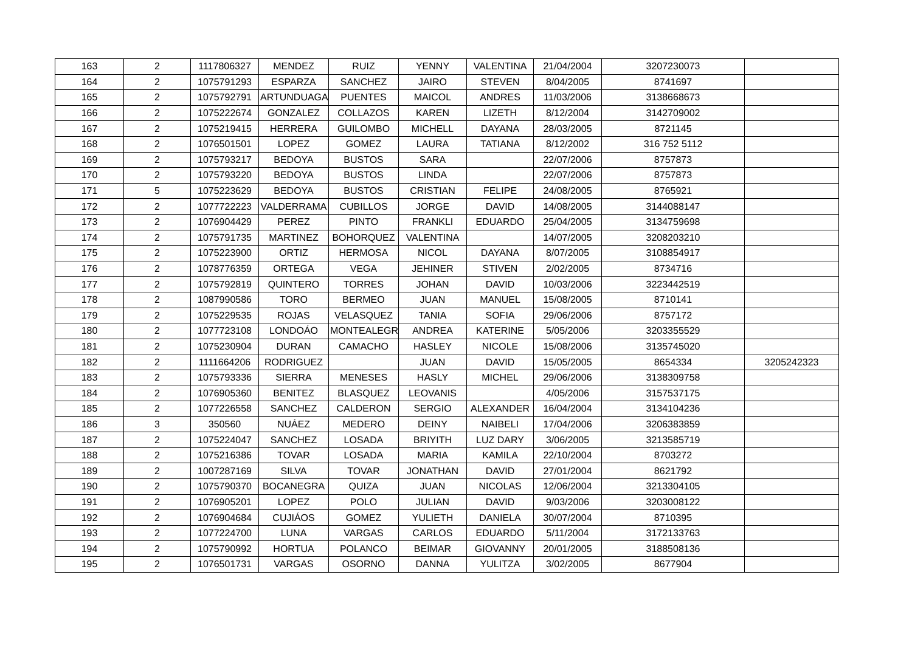| 163 | 2 | 1117806327 | MENDEZ | RUIZ | YENNY | VALENTINA | 21/04/2004 | 3207230073 | |
| 164 | 2 | 1075791293 | ESPARZA | SANCHEZ | JAIRO | STEVEN | 8/04/2005 | 8741697 | |
| 165 | 2 | 1075792791 | ARTUNDUAGA | PUENTES | MAICOL | ANDRES | 11/03/2006 | 3138668673 | |
| 166 | 2 | 1075222674 | GONZALEZ | COLLAZOS | KAREN | LIZETH | 8/12/2004 | 3142709002 | |
| 167 | 2 | 1075219415 | HERRERA | GUILOMBO | MICHELL | DAYANA | 28/03/2005 | 8721145 | |
| 168 | 2 | 1076501501 | LOPEZ | GOMEZ | LAURA | TATIANA | 8/12/2002 | 316 752 5112 | |
| 169 | 2 | 1075793217 | BEDOYA | BUSTOS | SARA | | 22/07/2006 | 8757873 | |
| 170 | 2 | 1075793220 | BEDOYA | BUSTOS | LINDA | | 22/07/2006 | 8757873 | |
| 171 | 5 | 1075223629 | BEDOYA | BUSTOS | CRISTIAN | FELIPE | 24/08/2005 | 8765921 | |
| 172 | 2 | 1077722223 | VALDERRAMA | CUBILLOS | JORGE | DAVID | 14/08/2005 | 3144088147 | |
| 173 | 2 | 1076904429 | PEREZ | PINTO | FRANKLI | EDUARDO | 25/04/2005 | 3134759698 | |
| 174 | 2 | 1075791735 | MARTINEZ | BOHORQUEZ | VALENTINA | | 14/07/2005 | 3208203210 | |
| 175 | 2 | 1075223900 | ORTIZ | HERMOSA | NICOL | DAYANA | 8/07/2005 | 3108854917 | |
| 176 | 2 | 1078776359 | ORTEGA | VEGA | JEHINER | STIVEN | 2/02/2005 | 8734716 | |
| 177 | 2 | 1075792819 | QUINTERO | TORRES | JOHAN | DAVID | 10/03/2006 | 3223442519 | |
| 178 | 2 | 1087990586 | TORO | BERMEO | JUAN | MANUEL | 15/08/2005 | 8710141 | |
| 179 | 2 | 1075229535 | ROJAS | VELASQUEZ | TANIA | SOFIA | 29/06/2006 | 8757172 | |
| 180 | 2 | 1077723108 | LONDOÁO | MONTEALEGRE | ANDREA | KATERINE | 5/05/2006 | 3203355529 | |
| 181 | 2 | 1075230904 | DURAN | CAMACHO | HASLEY | NICOLE | 15/08/2006 | 3135745020 | |
| 182 | 2 | 1111664206 | RODRIGUEZ | | JUAN | DAVID | 15/05/2005 | 8654334 | 3205242323 |
| 183 | 2 | 1075793336 | SIERRA | MENESES | HASLY | MICHEL | 29/06/2006 | 3138309758 | |
| 184 | 2 | 1076905360 | BENITEZ | BLASQUEZ | LEOVANIS | | 4/05/2006 | 3157537175 | |
| 185 | 2 | 1077226558 | SANCHEZ | CALDERON | SERGIO | ALEXANDER | 16/04/2004 | 3134104236 | |
| 186 | 3 | 350560 | NUÁEZ | MEDERO | DEINY | NAIBELI | 17/04/2006 | 3206383859 | |
| 187 | 2 | 1075224047 | SANCHEZ | LOSADA | BRIYITH | LUZ DARY | 3/06/2005 | 3213585719 | |
| 188 | 2 | 1075216386 | TOVAR | LOSADA | MARIA | KAMILA | 22/10/2004 | 8703272 | |
| 189 | 2 | 1007287169 | SILVA | TOVAR | JONATHAN | DAVID | 27/01/2004 | 8621792 | |
| 190 | 2 | 1075790370 | BOCANEGRA | QUIZA | JUAN | NICOLAS | 12/06/2004 | 3213304105 | |
| 191 | 2 | 1076905201 | LOPEZ | POLO | JULIAN | DAVID | 9/03/2006 | 3203008122 | |
| 192 | 2 | 1076904684 | CUJIÁOS | GOMEZ | YULIETH | DANIELA | 30/07/2004 | 8710395 | |
| 193 | 2 | 1077224700 | LUNA | VARGAS | CARLOS | EDUARDO | 5/11/2004 | 3172133763 | |
| 194 | 2 | 1075790992 | HORTUA | POLANCO | BEIMAR | GIOVANNY | 20/01/2005 | 3188508136 | |
| 195 | 2 | 1076501731 | VARGAS | OSORNO | DANNA | YULITZA | 3/02/2005 | 8677904 | |